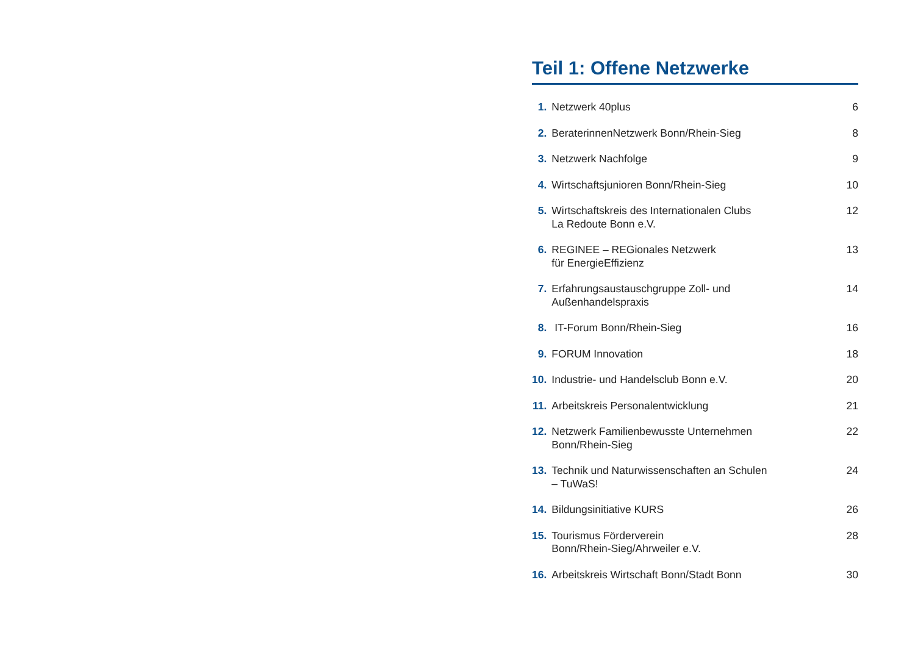Teil 1: Offene Netzwerke
| 1. | Netzwerk 40plus | 6 |
| 2. | BeraterinnenNetzwerk Bonn/Rhein-Sieg | 8 |
| 3. | Netzwerk Nachfolge | 9 |
| 4. | Wirtschaftsjunioren Bonn/Rhein-Sieg | 10 |
| 5. | Wirtschaftskreis des Internationalen Clubs La Redoute Bonn e.V. | 12 |
| 6. | REGINEE – REGionales Netzwerk für EnergieEffizienz | 13 |
| 7. | Erfahrungsaustauschgruppe Zoll- und Außenhandelspraxis | 14 |
| 8. | IT-Forum Bonn/Rhein-Sieg | 16 |
| 9. | FORUM Innovation | 18 |
| 10. | Industrie- und Handelsclub Bonn e.V. | 20 |
| 11. | Arbeitskreis Personalentwicklung | 21 |
| 12. | Netzwerk Familienbewusste Unternehmen Bonn/Rhein-Sieg | 22 |
| 13. | Technik und Naturwissenschaften an Schulen – TuWaS! | 24 |
| 14. | Bildungsinitiative KURS | 26 |
| 15. | Tourismus Förderverein Bonn/Rhein-Sieg/Ahrweiler e.V. | 28 |
| 16. | Arbeitskreis Wirtschaft Bonn/Stadt Bonn | 30 |